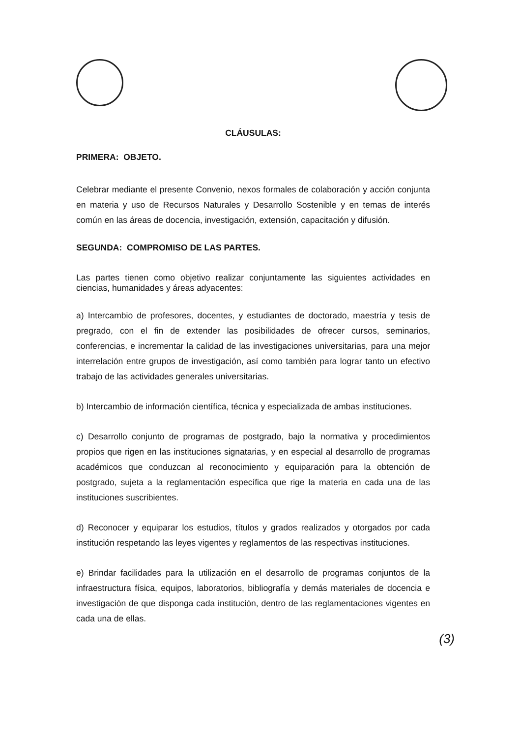CLÁUSULAS:
PRIMERA: OBJETO.
Celebrar mediante el presente Convenio, nexos formales de colaboración y acción conjunta en materia y uso de Recursos Naturales y Desarrollo Sostenible y en temas de interés común en las áreas de docencia, investigación, extensión, capacitación y difusión.
SEGUNDA: COMPROMISO DE LAS PARTES.
Las partes tienen como objetivo realizar conjuntamente las siguientes actividades en ciencias, humanidades y áreas adyacentes:
a) Intercambio de profesores, docentes, y estudiantes de doctorado, maestría y tesis de pregrado, con el fin de extender las posibilidades de ofrecer cursos, seminarios, conferencias, e incrementar la calidad de las investigaciones universitarias, para una mejor interrelación entre grupos de investigación, así como también para lograr tanto un efectivo trabajo de las actividades generales universitarias.
b) Intercambio de información científica, técnica y especializada de ambas instituciones.
c) Desarrollo conjunto de programas de postgrado, bajo la normativa y procedimientos propios que rigen en las instituciones signatarias, y en especial al desarrollo de programas académicos que conduzcan al reconocimiento y equiparación para la obtención de postgrado, sujeta a la reglamentación específica que rige la materia en cada una de las instituciones suscribientes.
d) Reconocer y equiparar los estudios, títulos y grados realizados y otorgados por cada institución respetando las leyes vigentes y reglamentos de las respectivas instituciones.
e) Brindar facilidades para la utilización en el desarrollo de programas conjuntos de la infraestructura física, equipos, laboratorios, bibliografía y demás materiales de docencia e investigación de que disponga cada institución, dentro de las reglamentaciones vigentes en cada una de ellas.
(3)